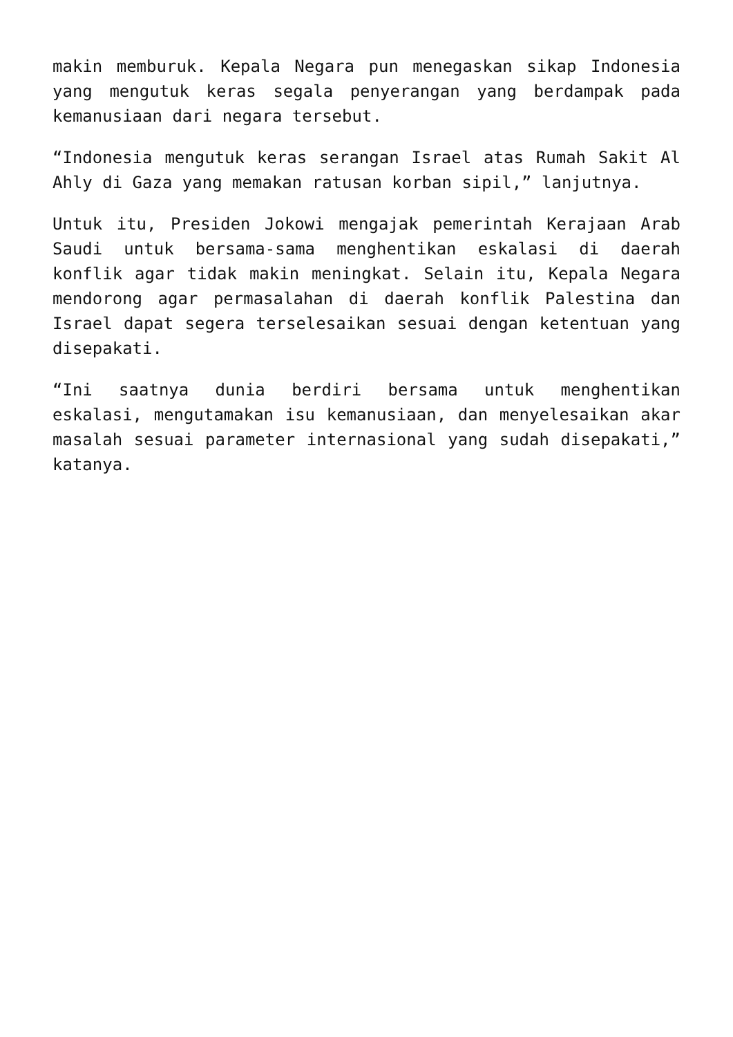makin memburuk. Kepala Negara pun menegaskan sikap Indonesia yang mengutuk keras segala penyerangan yang berdampak pada kemanusiaan dari negara tersebut.
“Indonesia mengutuk keras serangan Israel atas Rumah Sakit Al Ahly di Gaza yang memakan ratusan korban sipil,” lanjutnya.
Untuk itu, Presiden Jokowi mengajak pemerintah Kerajaan Arab Saudi untuk bersama-sama menghentikan eskalasi di daerah konflik agar tidak makin meningkat. Selain itu, Kepala Negara mendorong agar permasalahan di daerah konflik Palestina dan Israel dapat segera terselesaikan sesuai dengan ketentuan yang disepakati.
“Ini saatnya dunia berdiri bersama untuk menghentikan eskalasi, mengutamakan isu kemanusiaan, dan menyelesaikan akar masalah sesuai parameter internasional yang sudah disepakati,” katanya.